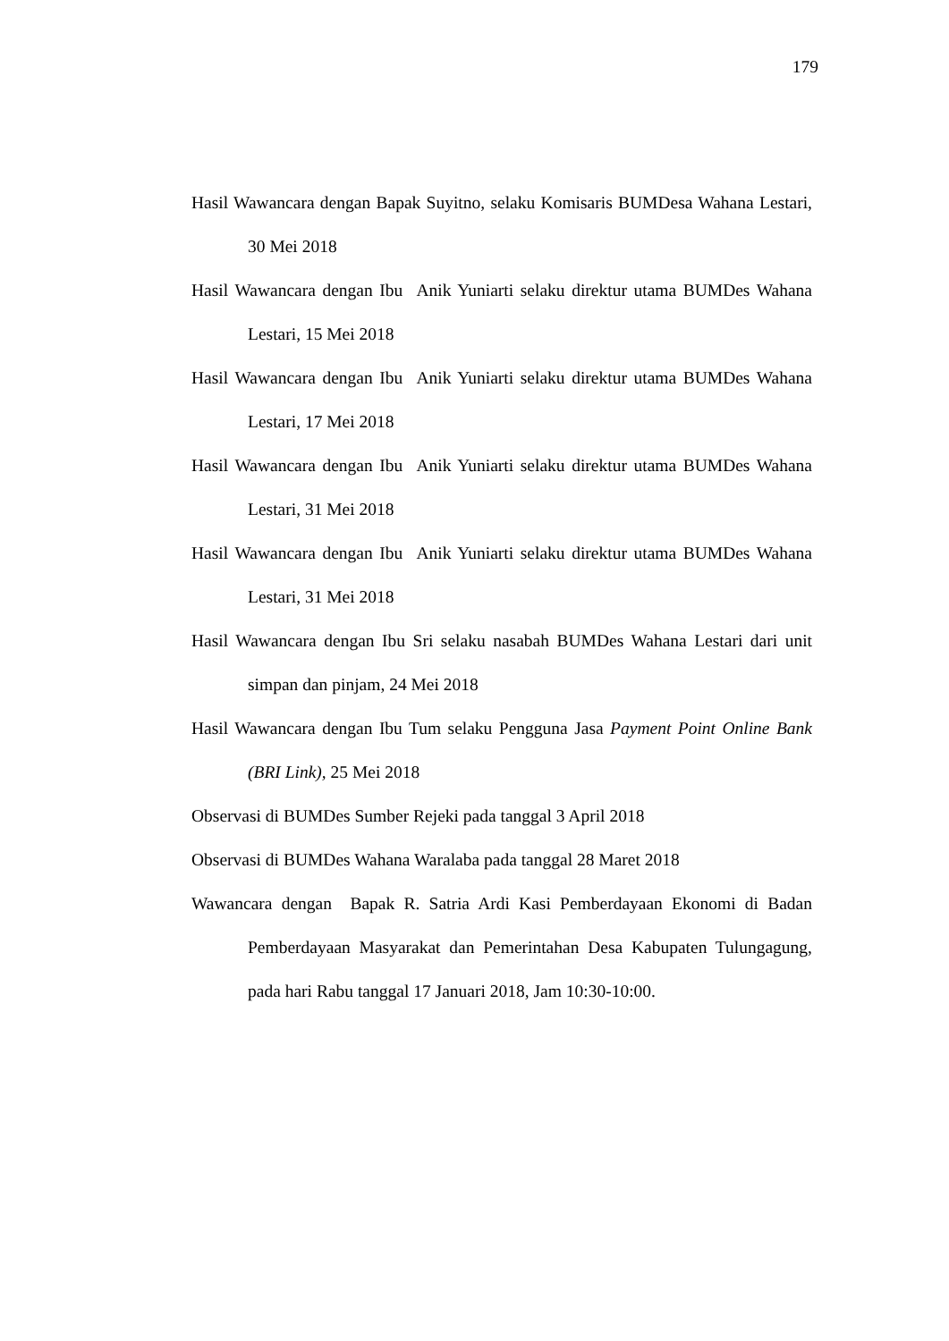179
Hasil Wawancara dengan Bapak Suyitno, selaku Komisaris BUMDesa Wahana Lestari, 30 Mei 2018
Hasil Wawancara dengan Ibu Anik Yuniarti selaku direktur utama BUMDes Wahana Lestari, 15 Mei 2018
Hasil Wawancara dengan Ibu Anik Yuniarti selaku direktur utama BUMDes Wahana Lestari, 17 Mei 2018
Hasil Wawancara dengan Ibu Anik Yuniarti selaku direktur utama BUMDes Wahana Lestari, 31 Mei 2018
Hasil Wawancara dengan Ibu Anik Yuniarti selaku direktur utama BUMDes Wahana Lestari, 31 Mei 2018
Hasil Wawancara dengan Ibu Sri selaku nasabah BUMDes Wahana Lestari dari unit simpan dan pinjam, 24 Mei 2018
Hasil Wawancara dengan Ibu Tum selaku Pengguna Jasa Payment Point Online Bank (BRI Link), 25 Mei 2018
Observasi di BUMDes Sumber Rejeki pada tanggal 3 April 2018
Observasi di BUMDes Wahana Waralaba pada tanggal 28 Maret 2018
Wawancara dengan Bapak R. Satria Ardi Kasi Pemberdayaan Ekonomi di Badan Pemberdayaan Masyarakat dan Pemerintahan Desa Kabupaten Tulungagung, pada hari Rabu tanggal 17 Januari 2018, Jam 10:30-10:00.